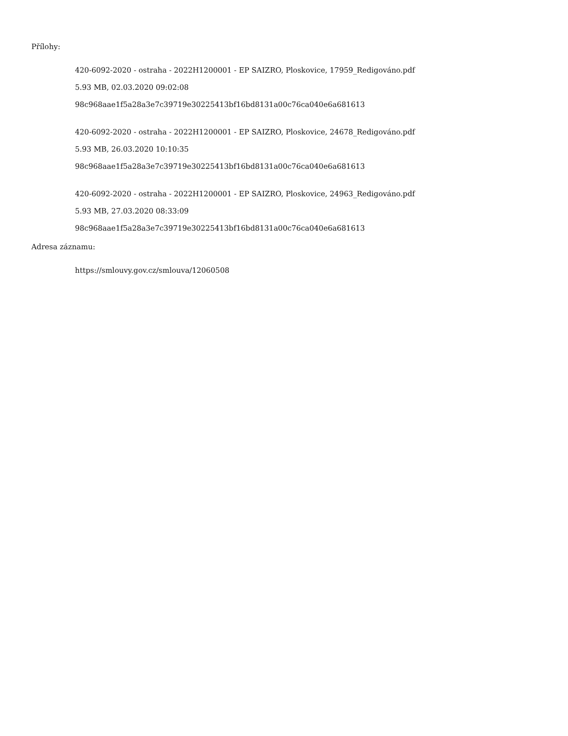Přílohy:
420-6092-2020 - ostraha - 2022H1200001 - EP SAIZRO, Ploskovice, 17959_Redigováno.pdf
5.93 MB, 02.03.2020 09:02:08
98c968aae1f5a28a3e7c39719e30225413bf16bd8131a00c76ca040e6a681613
420-6092-2020 - ostraha - 2022H1200001 - EP SAIZRO, Ploskovice, 24678_Redigováno.pdf
5.93 MB, 26.03.2020 10:10:35
98c968aae1f5a28a3e7c39719e30225413bf16bd8131a00c76ca040e6a681613
420-6092-2020 - ostraha - 2022H1200001 - EP SAIZRO, Ploskovice, 24963_Redigováno.pdf
5.93 MB, 27.03.2020 08:33:09
98c968aae1f5a28a3e7c39719e30225413bf16bd8131a00c76ca040e6a681613
Adresa záznamu:
https://smlouvy.gov.cz/smlouva/12060508